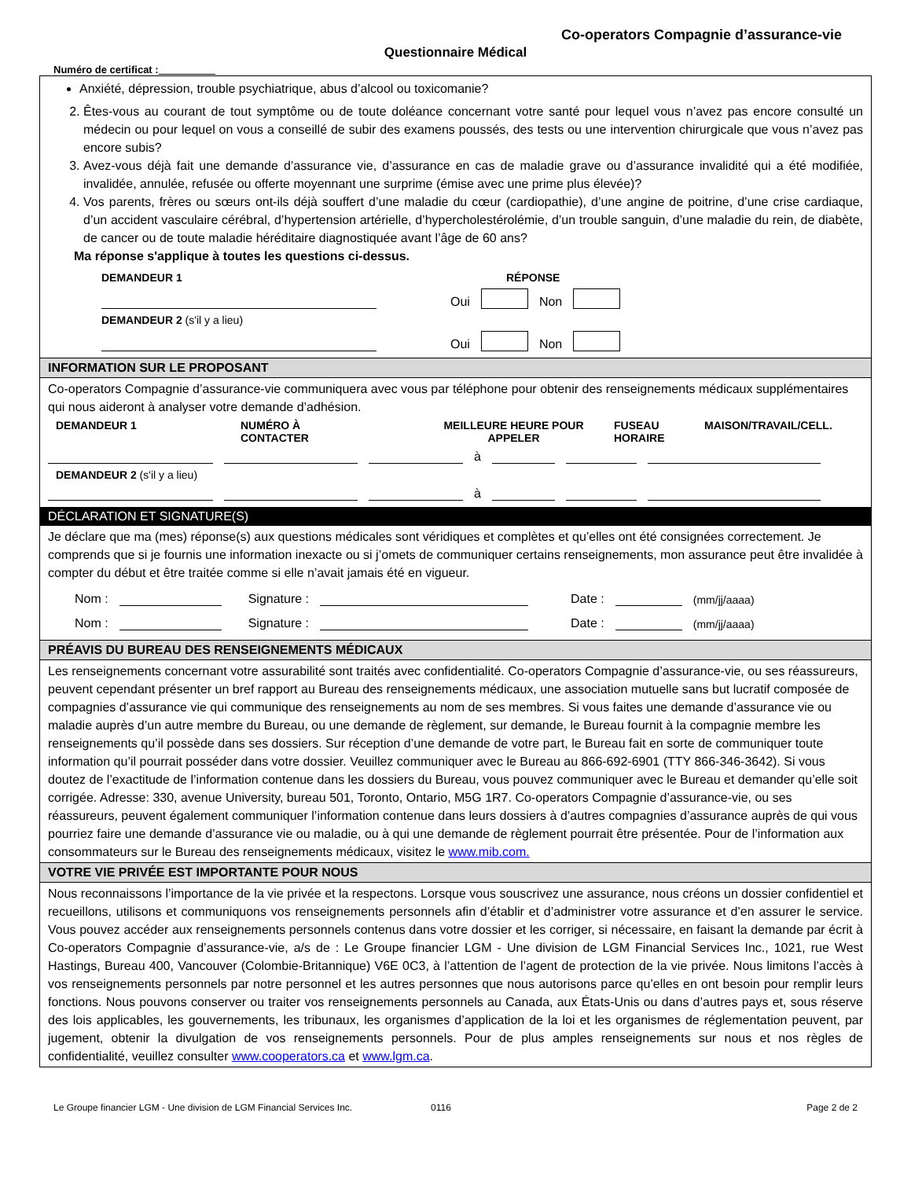Co-operators Compagnie d’assurance-vie
Questionnaire Médical
Numéro de certificat :
Anxiété, dépression, trouble psychiatrique, abus d’alcool ou toxicomanie?
2. Êtes-vous au courant de tout symptôme ou de toute doléance concernant votre santé pour lequel vous n’avez pas encore consulté un médecin ou pour lequel on vous a conseillé de subir des examens poussés, des tests ou une intervention chirurgicale que vous n’avez pas encore subis?
3. Avez-vous déjà fait une demande d’assurance vie, d’assurance en cas de maladie grave ou d’assurance invalidité qui a été modifiée, invalidée, annulée, refusée ou offerte moyennant une surprime (émise avec une prime plus élevée)?
4. Vos parents, frères ou sœurs ont-ils déjà souffert d’une maladie du cœur (cardiopathie), d’une angine de poitrine, d’une crise cardiaque, d’un accident vasculaire cérébral, d’hypertension artérielle, d’hypercholestérolémie, d’un trouble sanguin, d’une maladie du rein, de diabète, de cancer ou de toute maladie héréditaire diagnostiquée avant l’âge de 60 ans?
Ma réponse s'applique à toutes les questions ci-dessus.
DEMANDEUR 1 RÉPONSE
Oui Non
DEMANDEUR 2 (s'il y a lieu)
Oui Non
INFORMATION SUR LE PROPOSANT
Co-operators Compagnie d’assurance-vie communiquera avec vous par téléphone pour obtenir des renseignements médicaux supplémentaires qui nous aideront à analyser votre demande d’adhésion.
DEMANDEUR 1 NUMÉRO À
CONTACTER MEILLEURE HEURE POUR
APPELER FUSEAU
HORAIRE MAISON/TRAVAIL/CELL.
à
DEMANDEUR 2 (s'il y a lieu)
à
DÉCLARATION ET SIGNATURE(S)
Je déclare que ma (mes) réponse(s) aux questions médicales sont véridiques et complètes et qu’elles ont été consignées correctement. Je comprends que si je fournis une information inexacte ou si j’omets de communiquer certains renseignements, mon assurance peut être invalidée à compter du début et être traitée comme si elle n’avait jamais été en vigueur.
Nom : Signature : Date : (mm/jj/aaaa)
Nom : Signature : Date : (mm/jj/aaaa)
PRÉAVIS DU BUREAU DES RENSEIGNEMENTS MÉDICAUX
Les renseignements concernant votre assurabilité sont traités avec confidentialité. Co-operators Compagnie d’assurance-vie, ou ses réassureurs, peuvent cependant présenter un bref rapport au Bureau des renseignements médicaux, une association mutuelle sans but lucratif composée de compagnies d’assurance vie qui communique des renseignements au nom de ses membres. Si vous faites une demande d’assurance vie ou maladie auprès d’un autre membre du Bureau, ou une demande de règlement, sur demande, le Bureau fournit à la compagnie membre les renseignements qu’il possède dans ses dossiers. Sur réception d’une demande de votre part, le Bureau fait en sorte de communiquer toute information qu’il pourrait posséder dans votre dossier. Veuillez communiquer avec le Bureau au 866-692-6901 (TTY 866-346-3642). Si vous doutez de l’exactitude de l’information contenue dans les dossiers du Bureau, vous pouvez communiquer avec le Bureau et demander qu’elle soit corrigée. Adresse: 330, avenue University, bureau 501, Toronto, Ontario, M5G 1R7. Co-operators Compagnie d’assurance-vie, ou ses réassureurs, peuvent également communiquer l’information contenue dans leurs dossiers à d’autres compagnies d’assurance auprès de qui vous pourriez faire une demande d’assurance vie ou maladie, ou à qui une demande de règlement pourrait être présentée. Pour de l’information aux consommateurs sur le Bureau des renseignements médicaux, visitez le www.mib.com.
VOTRE VIE PRIVÉE EST IMPORTANTE POUR NOUS
Nous reconnaissons l’importance de la vie privée et la respectons. Lorsque vous souscrivez une assurance, nous créons un dossier confidentiel et recueillons, utilisons et communiquons vos renseignements personnels afin d’établir et d’administrer votre assurance et d’en assurer le service. Vous pouvez accéder aux renseignements personnels contenus dans votre dossier et les corriger, si nécessaire, en faisant la demande par écrit à Co-operators Compagnie d’assurance-vie, a/s de : Le Groupe financier LGM - Une division de LGM Financial Services Inc., 1021, rue West Hastings, Bureau 400, Vancouver (Colombie-Britannique) V6E 0C3, à l’attention de l’agent de protection de la vie privée. Nous limitons l’accès à vos renseignements personnels par notre personnel et les autres personnes que nous autorisons parce qu’elles en ont besoin pour remplir leurs fonctions. Nous pouvons conserver ou traiter vos renseignements personnels au Canada, aux États-Unis ou dans d’autres pays et, sous réserve des lois applicables, les gouvernements, les tribunaux, les organismes d’application de la loi et les organismes de réglementation peuvent, par jugement, obtenir la divulgation de vos renseignements personnels. Pour de plus amples renseignements sur nous et nos règles de confidentialité, veuillez consulter www.cooperators.ca et www.lgm.ca.
Le Groupe financier LGM - Une division de LGM Financial Services Inc. 0116 Page 2 de 2